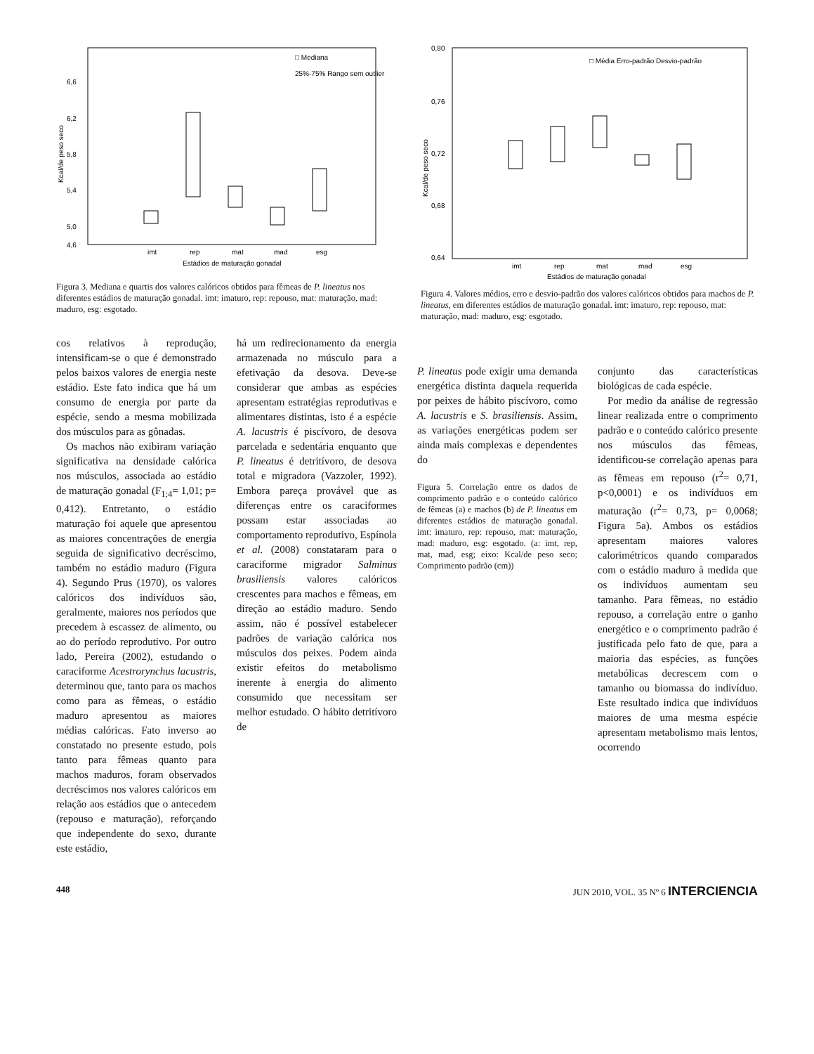6,6
6,2
5,8
5,4
5,0
4,6
□ Mediana
25%-75% Rango sem outlier
imt
rep
mat
mad
esg
Estádios de maturação gonadal
Kcal/de peso seco
Figura 3. Mediana e quartis dos valores calóricos obtidos para fêmeas de P. lineatus nos diferentes estádios de maturação gonadal. imt: imaturo, rep: repouso, mat: maturação, mad: maduro, esg: esgotado.
0,80
0,76
0,72
0,68
0,64
□ Média Erro-padrão Desvio-padrão
imt
rep
mat
mad
esg
Estádios de maturação gonadal
Kcal/de peso seco
Figura 4. Valores médios, erro e desvio-padrão dos valores calóricos obtidos para machos de P. lineatus, em diferentes estádios de maturação gonadal. imt: imaturo, rep: repouso, mat: maturação, mad: maduro, esg: esgotado.
cos relativos à reprodução, intensificam-se o que é demonstrado pelos baixos valores de energia neste estádio. Este fato indica que há um consumo de energia por parte da espécie, sendo a mesma mobilizada dos músculos para as gônadas.
Os machos não exibiram variação significativa na densidade calórica nos músculos, associada ao estádio de maturação gonadal (F<sub>1;4</sub>= 1,01; p= 0,412). Entretanto, o estádio maturação foi aquele que apresentou as maiores concentrações de energia seguida de significativo decréscimo, também no estádio maduro (Figura 4). Segundo Prus (1970), os valores calóricos dos indivíduos são, geralmente, maiores nos períodos que precedem à escassez de alimento, ou ao do período reprodutivo. Por outro lado, Pereira (2002), estudando o caraciforme Acestrorynchus lacustris, determinou que, tanto para os machos como para as fêmeas, o estádio maduro apresentou as maiores médias calóricas. Fato inverso ao constatado no presente estudo, pois tanto para fêmeas quanto para machos maduros, foram observados decréscimos nos valores calóricos em relação aos estádios que o antecedem (repouso e maturação), reforçando que independente do sexo, durante este estádio,
há um redirecionamento da energia armazenada no músculo para a efetivação da desova. Deve-se considerar que ambas as espécies apresentam estratégias reprodutivas e alimentares distintas, isto é a espécie A. lacustris é piscívoro, de desova parcelada e sedentária enquanto que P. lineatus é detritívoro, de desova total e migradora (Vazzoler, 1992). Embora pareça provável que as diferenças entre os caraciformes possam estar associadas ao comportamento reprodutivo, Espínola et al. (2008) constataram para o caraciforme migrador Salminus brasiliensis valores calóricos crescentes para machos e fêmeas, em direção ao estádio maduro. Sendo assim, não é possível estabelecer padrões de variação calórica nos músculos dos peixes. Podem ainda existir efeitos do metabolismo inerente à energia do alimento consumido que necessitam ser melhor estudado. O hábito detritívoro de
P. lineatus pode exigir uma demanda energética distinta daquela requerida por peixes de hábito piscívoro, como A. lacustris e S. brasiliensis. Assim, as variações energéticas podem ser ainda mais complexas e dependentes do
Figura 5. Correlação entre os dados de comprimento padrão e o conteúdo calórico de fêmeas (a) e machos (b) de P. lineatus em diferentes estádios de maturação gonadal. imt: imaturo, rep: repouso, mat: maturação, mad: maduro, esg: esgotado. (a: imt, rep, mat, mad, esg; eixo: Kcal/de peso seco; Comprimento padrão (cm))
conjunto das características biológicas de cada espécie.
Por medio da análise de regressão linear realizada entre o comprimento padrão e o conteúdo calórico presente nos músculos das fêmeas, identificou-se correlação apenas para as fêmeas em repouso (r<sup>2</sup>= 0,71, p<0,0001) e os indivíduos em maturação (r<sup>2</sup>= 0,73, p= 0,0068; Figura 5a). Ambos os estádios apresentam maiores valores calorimétricos quando comparados com o estádio maduro à medida que os indivíduos aumentam seu tamanho. Para fêmeas, no estádio repouso, a correlação entre o ganho energético e o comprimento padrão é justificada pelo fato de que, para a maioria das espécies, as funções metabólicas decrescem com o tamanho ou biomassa do indivíduo. Este resultado indica que indivíduos maiores de uma mesma espécie apresentam metabolismo mais lentos, ocorrendo
448 JUN 2010, VOL. 35 Nº 6 INTERCIENCIA